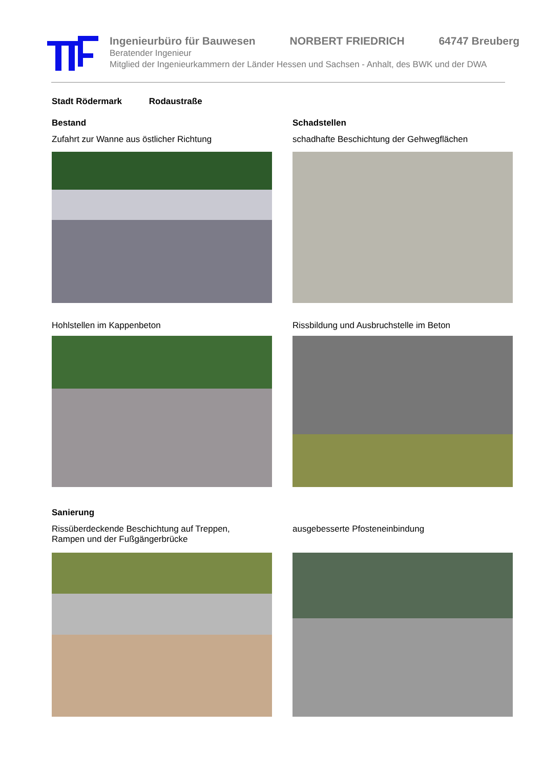Ingenieurbüro für Bauwesen NORBERT FRIEDRICH 64747 Breuberg
Beratender Ingenieur
Mitglied der Ingenieurkammern der Länder Hessen und Sachsen - Anhalt, des BWK und der DWA
Stadt Rödermark Rodaustraße
Bestand
Zufahrt zur Wanne aus östlicher Richtung
Schadstellen
schadhafte Beschichtung der Gehwegflächen
Hohlstellen im Kappenbeton Rissbildung und Ausbruchstelle im Beton
Sanierung
Rissüberdeckende Beschichtung auf Treppen,
Rampen und der Fußgängerbrücke
ausgebesserte Pfosteneinbindung